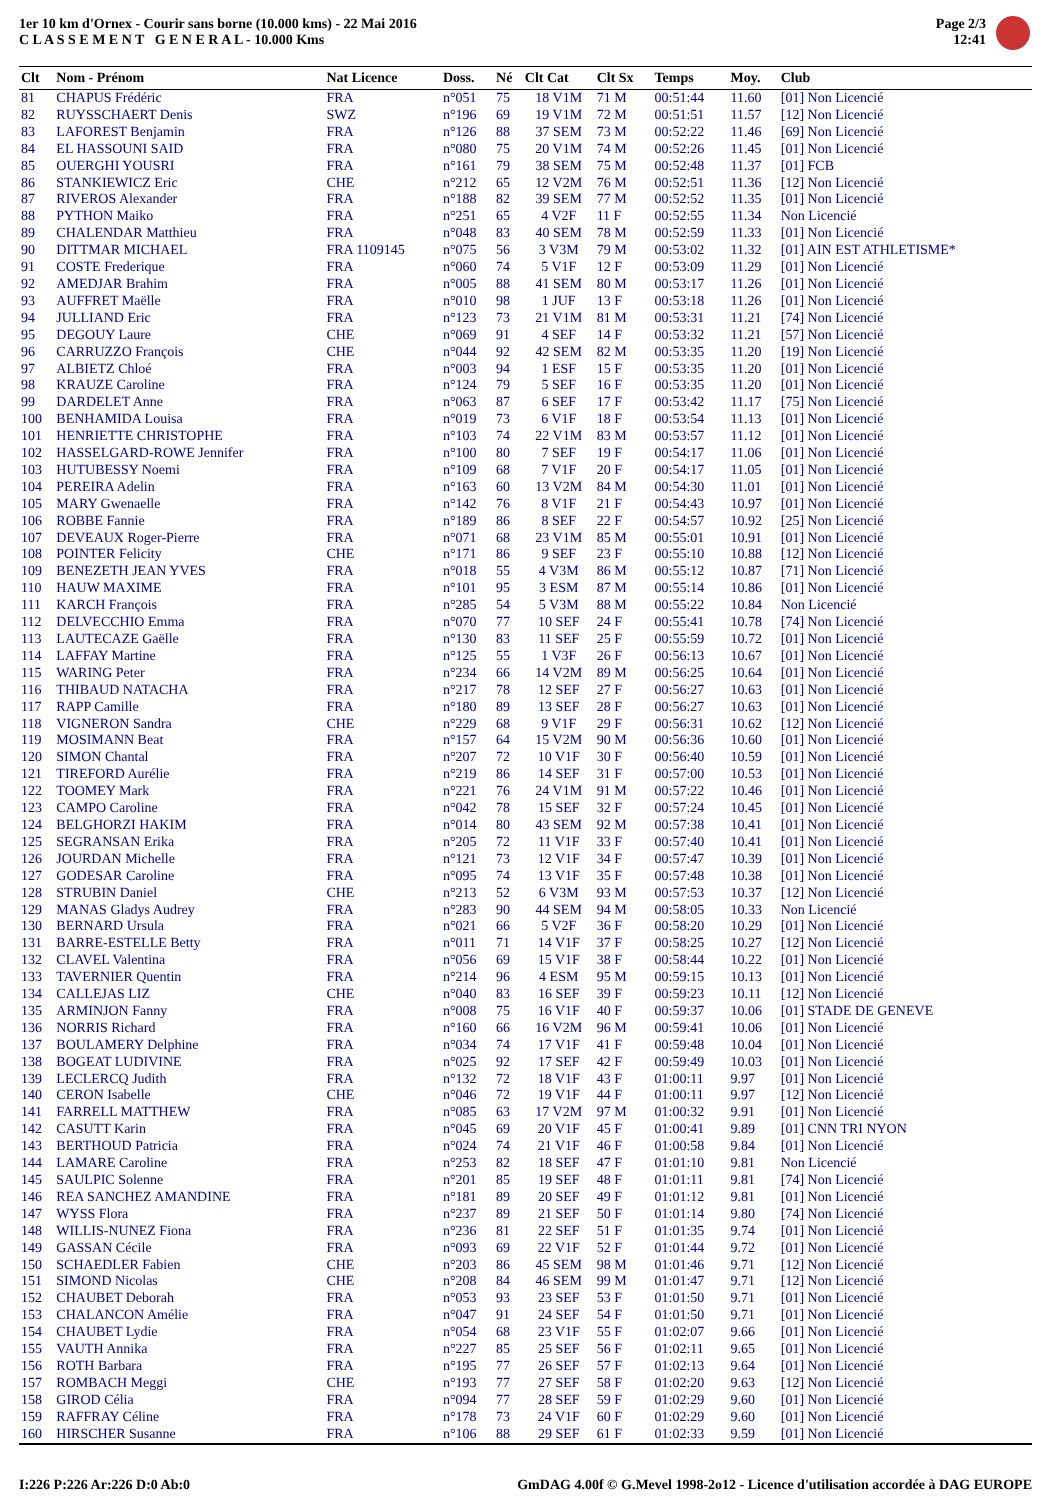1er 10 km d'Ornex - Courir sans borne (10.000 kms) - 22 Mai 2016
C L A S S E M E N T G E N E R A L - 10.000 Kms
Page 2/3
12:41
| Clt | Nom - Prénom | Nat Licence | Doss. | Né | Clt Cat | Clt Sx | Temps | Moy. | Club |
| --- | --- | --- | --- | --- | --- | --- | --- | --- | --- |
| 81 | CHAPUS Frédéric | FRA | n°051 | 75 | 18 V1M | 71 M | 00:51:44 | 11.60 | [01] Non Licencié |
| 82 | RUYSSCHAERT Denis | SWZ | n°196 | 69 | 19 V1M | 72 M | 00:51:51 | 11.57 | [12] Non Licencié |
| 83 | LAFOREST Benjamin | FRA | n°126 | 88 | 37 SEM | 73 M | 00:52:22 | 11.46 | [69] Non Licencié |
| 84 | EL HASSOUNI SAID | FRA | n°080 | 75 | 20 V1M | 74 M | 00:52:26 | 11.45 | [01] Non Licencié |
| 85 | OUERGHI YOUSRI | FRA | n°161 | 79 | 38 SEM | 75 M | 00:52:48 | 11.37 | [01] FCB |
| 86 | STANKIEWICZ Eric | CHE | n°212 | 65 | 12 V2M | 76 M | 00:52:51 | 11.36 | [12] Non Licencié |
| 87 | RIVEROS Alexander | FRA | n°188 | 82 | 39 SEM | 77 M | 00:52:52 | 11.35 | [01] Non Licencié |
| 88 | PYTHON Maiko | FRA | n°251 | 65 | 4 V2F | 11 F | 00:52:55 | 11.34 | Non Licencié |
| 89 | CHALENDAR Matthieu | FRA | n°048 | 83 | 40 SEM | 78 M | 00:52:59 | 11.33 | [01] Non Licencié |
| 90 | DITTMAR MICHAEL | FRA 1109145 | n°075 | 56 | 3 V3M | 79 M | 00:53:02 | 11.32 | [01] AIN EST ATHLETISME* |
| 91 | COSTE Frederique | FRA | n°060 | 74 | 5 V1F | 12 F | 00:53:09 | 11.29 | [01] Non Licencié |
| 92 | AMEDJAR Brahim | FRA | n°005 | 88 | 41 SEM | 80 M | 00:53:17 | 11.26 | [01] Non Licencié |
| 93 | AUFFRET Maëlle | FRA | n°010 | 98 | 1 JUF | 13 F | 00:53:18 | 11.26 | [01] Non Licencié |
| 94 | JULLIAND Eric | FRA | n°123 | 73 | 21 V1M | 81 M | 00:53:31 | 11.21 | [74] Non Licencié |
| 95 | DEGOUY Laure | CHE | n°069 | 91 | 4 SEF | 14 F | 00:53:32 | 11.21 | [57] Non Licencié |
| 96 | CARRUZZO François | CHE | n°044 | 92 | 42 SEM | 82 M | 00:53:35 | 11.20 | [19] Non Licencié |
| 97 | ALBIETZ Chloé | FRA | n°003 | 94 | 1 ESF | 15 F | 00:53:35 | 11.20 | [01] Non Licencié |
| 98 | KRAUZE Caroline | FRA | n°124 | 79 | 5 SEF | 16 F | 00:53:35 | 11.20 | [01] Non Licencié |
| 99 | DARDELET Anne | FRA | n°063 | 87 | 6 SEF | 17 F | 00:53:42 | 11.17 | [75] Non Licencié |
| 100 | BENHAMIDA Louisa | FRA | n°019 | 73 | 6 V1F | 18 F | 00:53:54 | 11.13 | [01] Non Licencié |
| 101 | HENRIETTE CHRISTOPHE | FRA | n°103 | 74 | 22 V1M | 83 M | 00:53:57 | 11.12 | [01] Non Licencié |
| 102 | HASSELGARD-ROWE Jennifer | FRA | n°100 | 80 | 7 SEF | 19 F | 00:54:17 | 11.06 | [01] Non Licencié |
| 103 | HUTUBESSY Noemi | FRA | n°109 | 68 | 7 V1F | 20 F | 00:54:17 | 11.05 | [01] Non Licencié |
| 104 | PEREIRA Adelin | FRA | n°163 | 60 | 13 V2M | 84 M | 00:54:30 | 11.01 | [01] Non Licencié |
| 105 | MARY Gwenaelle | FRA | n°142 | 76 | 8 V1F | 21 F | 00:54:43 | 10.97 | [01] Non Licencié |
| 106 | ROBBE Fannie | FRA | n°189 | 86 | 8 SEF | 22 F | 00:54:57 | 10.92 | [25] Non Licencié |
| 107 | DEVEAUX Roger-Pierre | FRA | n°071 | 68 | 23 V1M | 85 M | 00:55:01 | 10.91 | [01] Non Licencié |
| 108 | POINTER Felicity | CHE | n°171 | 86 | 9 SEF | 23 F | 00:55:10 | 10.88 | [12] Non Licencié |
| 109 | BENEZETH JEAN YVES | FRA | n°018 | 55 | 4 V3M | 86 M | 00:55:12 | 10.87 | [71] Non Licencié |
| 110 | HAUW MAXIME | FRA | n°101 | 95 | 3 ESM | 87 M | 00:55:14 | 10.86 | [01] Non Licencié |
| 111 | KARCH François | FRA | n°285 | 54 | 5 V3M | 88 M | 00:55:22 | 10.84 | Non Licencié |
| 112 | DELVECCHIO Emma | FRA | n°070 | 77 | 10 SEF | 24 F | 00:55:41 | 10.78 | [74] Non Licencié |
| 113 | LAUTECAZE Gaëlle | FRA | n°130 | 83 | 11 SEF | 25 F | 00:55:59 | 10.72 | [01] Non Licencié |
| 114 | LAFFAY Martine | FRA | n°125 | 55 | 1 V3F | 26 F | 00:56:13 | 10.67 | [01] Non Licencié |
| 115 | WARING Peter | FRA | n°234 | 66 | 14 V2M | 89 M | 00:56:25 | 10.64 | [01] Non Licencié |
| 116 | THIBAUD NATACHA | FRA | n°217 | 78 | 12 SEF | 27 F | 00:56:27 | 10.63 | [01] Non Licencié |
| 117 | RAPP Camille | FRA | n°180 | 89 | 13 SEF | 28 F | 00:56:27 | 10.63 | [01] Non Licencié |
| 118 | VIGNERON Sandra | CHE | n°229 | 68 | 9 V1F | 29 F | 00:56:31 | 10.62 | [12] Non Licencié |
| 119 | MOSIMANN Beat | FRA | n°157 | 64 | 15 V2M | 90 M | 00:56:36 | 10.60 | [01] Non Licencié |
| 120 | SIMON Chantal | FRA | n°207 | 72 | 10 V1F | 30 F | 00:56:40 | 10.59 | [01] Non Licencié |
| 121 | TIREFORD Aurélie | FRA | n°219 | 86 | 14 SEF | 31 F | 00:57:00 | 10.53 | [01] Non Licencié |
| 122 | TOOMEY Mark | FRA | n°221 | 76 | 24 V1M | 91 M | 00:57:22 | 10.46 | [01] Non Licencié |
| 123 | CAMPO Caroline | FRA | n°042 | 78 | 15 SEF | 32 F | 00:57:24 | 10.45 | [01] Non Licencié |
| 124 | BELGHORZI HAKIM | FRA | n°014 | 80 | 43 SEM | 92 M | 00:57:38 | 10.41 | [01] Non Licencié |
| 125 | SEGRANSAN Erika | FRA | n°205 | 72 | 11 V1F | 33 F | 00:57:40 | 10.41 | [01] Non Licencié |
| 126 | JOURDAN Michelle | FRA | n°121 | 73 | 12 V1F | 34 F | 00:57:47 | 10.39 | [01] Non Licencié |
| 127 | GODESAR Caroline | FRA | n°095 | 74 | 13 V1F | 35 F | 00:57:48 | 10.38 | [01] Non Licencié |
| 128 | STRUBIN Daniel | CHE | n°213 | 52 | 6 V3M | 93 M | 00:57:53 | 10.37 | [12] Non Licencié |
| 129 | MANAS Gladys Audrey | FRA | n°283 | 90 | 44 SEM | 94 M | 00:58:05 | 10.33 | Non Licencié |
| 130 | BERNARD Ursula | FRA | n°021 | 66 | 5 V2F | 36 F | 00:58:20 | 10.29 | [01] Non Licencié |
| 131 | BARRE-ESTELLE Betty | FRA | n°011 | 71 | 14 V1F | 37 F | 00:58:25 | 10.27 | [12] Non Licencié |
| 132 | CLAVEL Valentina | FRA | n°056 | 69 | 15 V1F | 38 F | 00:58:44 | 10.22 | [01] Non Licencié |
| 133 | TAVERNIER Quentin | FRA | n°214 | 96 | 4 ESM | 95 M | 00:59:15 | 10.13 | [01] Non Licencié |
| 134 | CALLEJAS LIZ | CHE | n°040 | 83 | 16 SEF | 39 F | 00:59:23 | 10.11 | [12] Non Licencié |
| 135 | ARMINJON Fanny | FRA | n°008 | 75 | 16 V1F | 40 F | 00:59:37 | 10.06 | [01] STADE DE GENEVE |
| 136 | NORRIS Richard | FRA | n°160 | 66 | 16 V2M | 96 M | 00:59:41 | 10.06 | [01] Non Licencié |
| 137 | BOULAMERY Delphine | FRA | n°034 | 74 | 17 V1F | 41 F | 00:59:48 | 10.04 | [01] Non Licencié |
| 138 | BOGEAT LUDIVINE | FRA | n°025 | 92 | 17 SEF | 42 F | 00:59:49 | 10.03 | [01] Non Licencié |
| 139 | LECLERCQ Judith | FRA | n°132 | 72 | 18 V1F | 43 F | 01:00:11 | 9.97 | [01] Non Licencié |
| 140 | CERON Isabelle | CHE | n°046 | 72 | 19 V1F | 44 F | 01:00:11 | 9.97 | [12] Non Licencié |
| 141 | FARRELL MATTHEW | FRA | n°085 | 63 | 17 V2M | 97 M | 01:00:32 | 9.91 | [01] Non Licencié |
| 142 | CASUTT Karin | FRA | n°045 | 69 | 20 V1F | 45 F | 01:00:41 | 9.89 | [01] CNN TRI NYON |
| 143 | BERTHOUD Patricia | FRA | n°024 | 74 | 21 V1F | 46 F | 01:00:58 | 9.84 | [01] Non Licencié |
| 144 | LAMARE Caroline | FRA | n°253 | 82 | 18 SEF | 47 F | 01:01:10 | 9.81 | Non Licencié |
| 145 | SAULPIC Solenne | FRA | n°201 | 85 | 19 SEF | 48 F | 01:01:11 | 9.81 | [74] Non Licencié |
| 146 | REA SANCHEZ AMANDINE | FRA | n°181 | 89 | 20 SEF | 49 F | 01:01:12 | 9.81 | [01] Non Licencié |
| 147 | WYSS Flora | FRA | n°237 | 89 | 21 SEF | 50 F | 01:01:14 | 9.80 | [74] Non Licencié |
| 148 | WILLIS-NUNEZ Fiona | FRA | n°236 | 81 | 22 SEF | 51 F | 01:01:35 | 9.74 | [01] Non Licencié |
| 149 | GASSAN Cécile | FRA | n°093 | 69 | 22 V1F | 52 F | 01:01:44 | 9.72 | [01] Non Licencié |
| 150 | SCHAEDLER Fabien | CHE | n°203 | 86 | 45 SEM | 98 M | 01:01:46 | 9.71 | [12] Non Licencié |
| 151 | SIMOND Nicolas | CHE | n°208 | 84 | 46 SEM | 99 M | 01:01:47 | 9.71 | [12] Non Licencié |
| 152 | CHAUBET Deborah | FRA | n°053 | 93 | 23 SEF | 53 F | 01:01:50 | 9.71 | [01] Non Licencié |
| 153 | CHALANCON Amélie | FRA | n°047 | 91 | 24 SEF | 54 F | 01:01:50 | 9.71 | [01] Non Licencié |
| 154 | CHAUBET Lydie | FRA | n°054 | 68 | 23 V1F | 55 F | 01:02:07 | 9.66 | [01] Non Licencié |
| 155 | VAUTH Annika | FRA | n°227 | 85 | 25 SEF | 56 F | 01:02:11 | 9.65 | [01] Non Licencié |
| 156 | ROTH Barbara | FRA | n°195 | 77 | 26 SEF | 57 F | 01:02:13 | 9.64 | [01] Non Licencié |
| 157 | ROMBACH Meggi | CHE | n°193 | 77 | 27 SEF | 58 F | 01:02:20 | 9.63 | [12] Non Licencié |
| 158 | GIROD Célia | FRA | n°094 | 77 | 28 SEF | 59 F | 01:02:29 | 9.60 | [01] Non Licencié |
| 159 | RAFFRAY Céline | FRA | n°178 | 73 | 24 V1F | 60 F | 01:02:29 | 9.60 | [01] Non Licencié |
| 160 | HIRSCHER Susanne | FRA | n°106 | 88 | 29 SEF | 61 F | 01:02:33 | 9.59 | [01] Non Licencié |
I:226 P:226 Ar:226 D:0 Ab:0 GmDAG 4.00f © G.Mevel 1998-2o12 - Licence d'utilisation accordée à DAG EUROPE